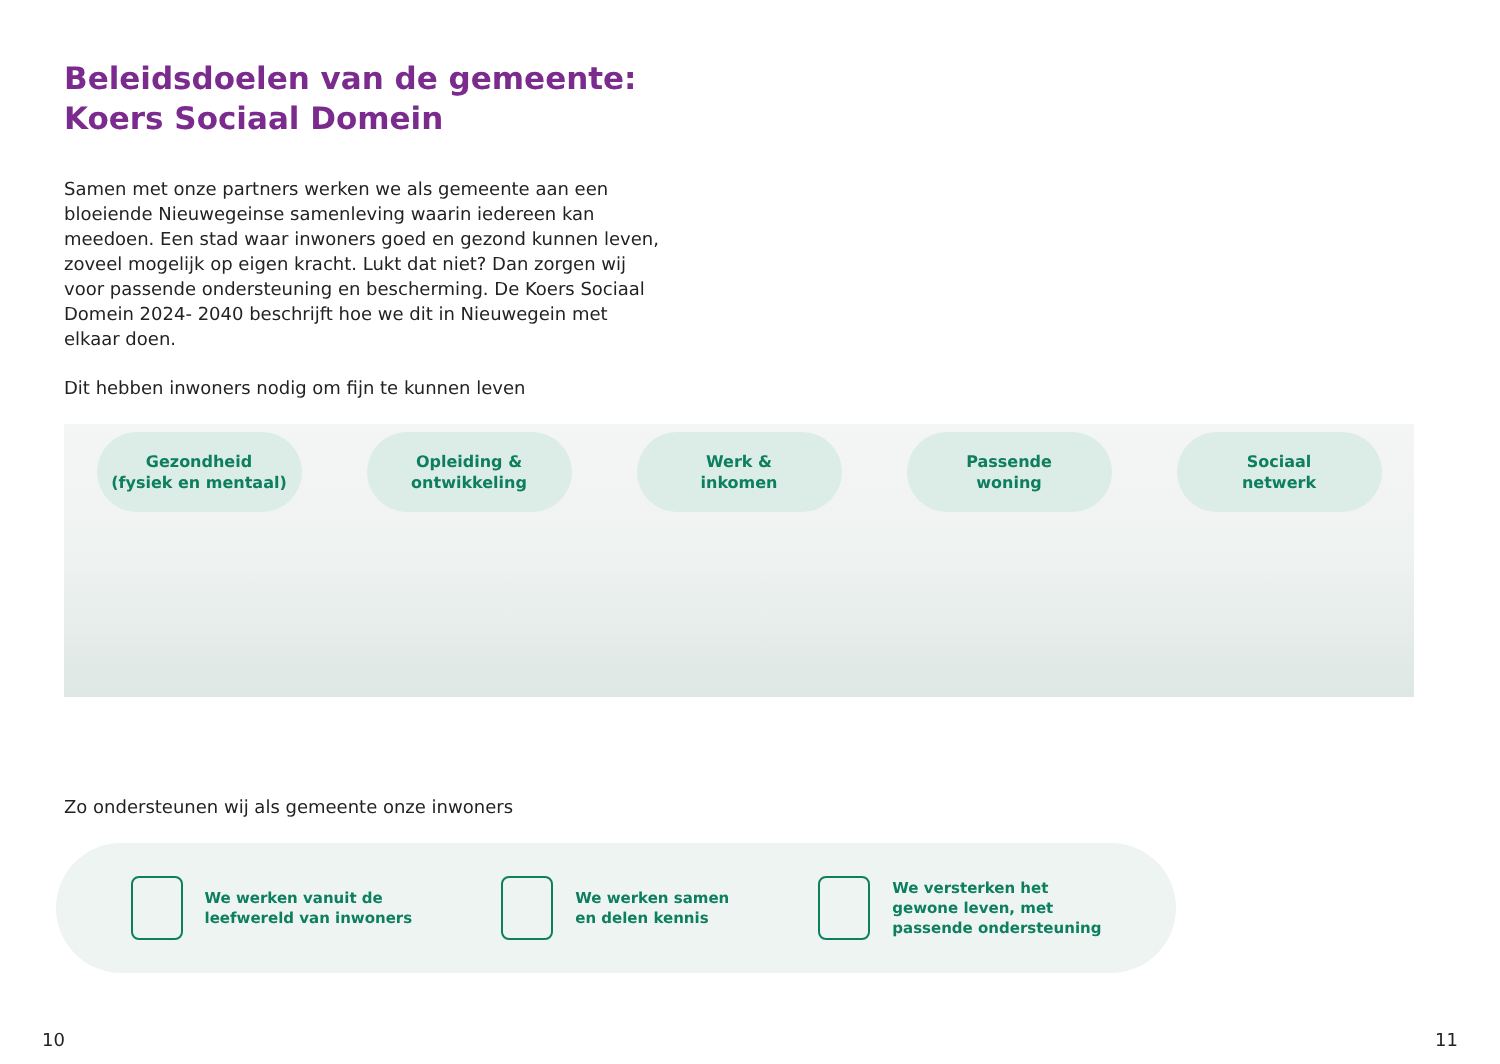Beleidsdoelen van de gemeente:
Koers Sociaal Domein
Samen met onze partners werken we als gemeente aan een bloeiende Nieuwegeinse samenleving waarin iedereen kan meedoen. Een stad waar inwoners goed en gezond kunnen leven, zoveel mogelijk op eigen kracht. Lukt dat niet? Dan zorgen wij voor passende ondersteuning en bescherming. De Koers Sociaal Domein 2024- 2040 beschrijft hoe we dit in Nieuwegein met elkaar doen.
Dit hebben inwoners nodig om fijn te kunnen leven
Gezondheid
(fysiek en mentaal)
Opleiding &
ontwikkeling
Werk &
inkomen
Passende
woning
Sociaal
netwerk
Zo ondersteunen wij als gemeente onze inwoners
We werken vanuit de
leefwereld van inwoners
We werken samen
en delen kennis
We versterken het
gewone leven, met
passende ondersteuning
10 11